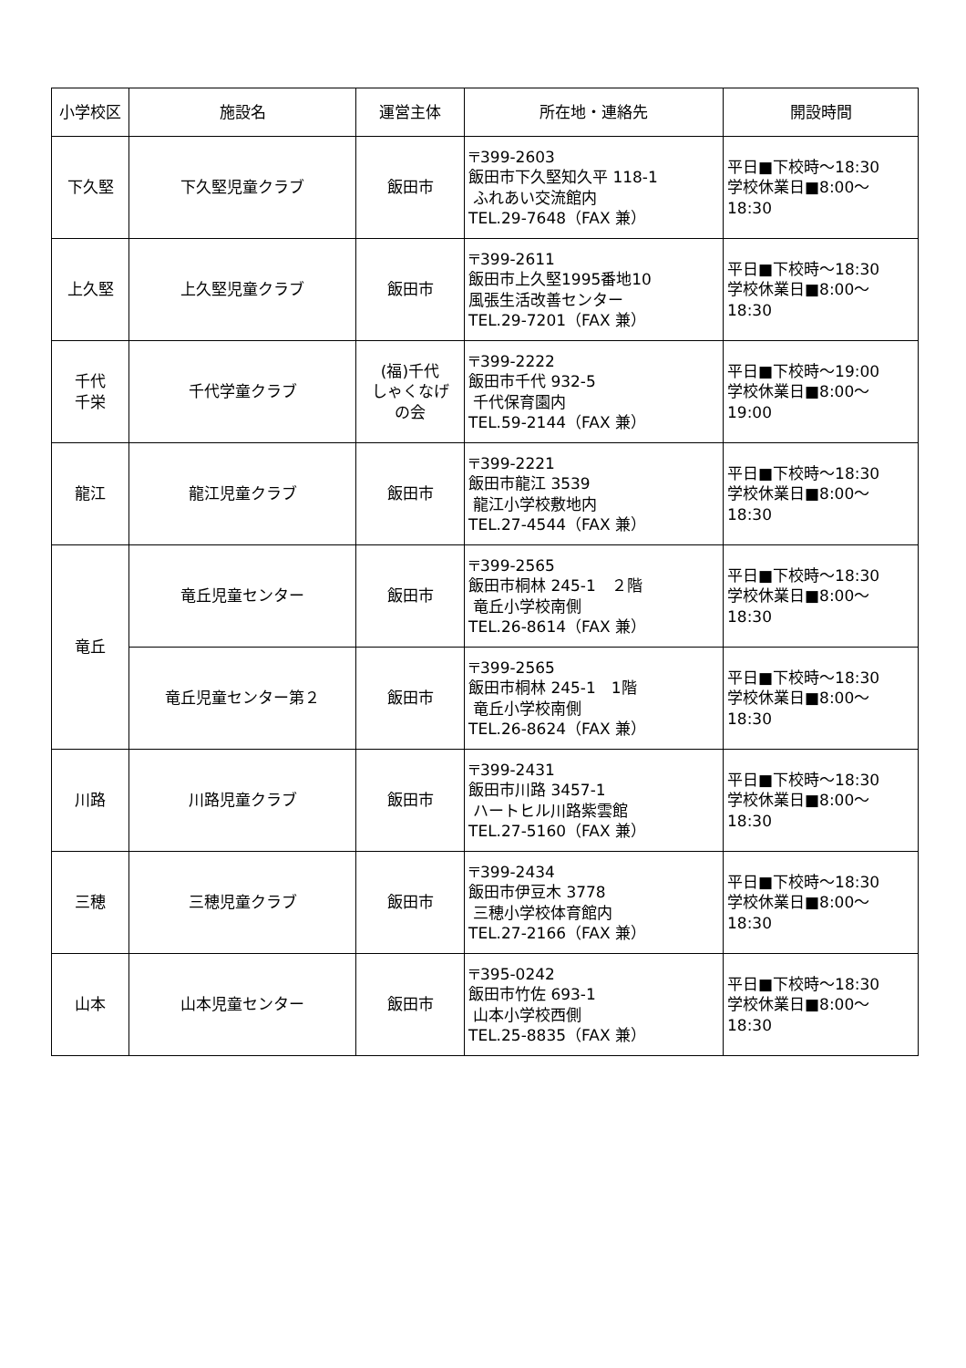| 小学校区 | 施設名 | 運営主体 | 所在地・連絡先 | 開設時間 |
| --- | --- | --- | --- | --- |
| 下久堅 | 下久堅児童クラブ | 飯田市 | 〒399-2603 飯田市下久堅知久平 118-1 ふれあい交流館内 TEL.29-7648（FAX 兼） | 平日■下校時～18:30 学校休業日■8:00～ 18:30 |
| 上久堅 | 上久堅児童クラブ | 飯田市 | 〒399-2611 飯田市上久堅1995番地10 風張生活改善センター TEL.29-7201（FAX 兼） | 平日■下校時～18:30 学校休業日■8:00～ 18:30 |
| 千代 千栄 | 千代学童クラブ | (福)千代 しゃくなげ の会 | 〒399-2222 飯田市千代 932-5 千代保育園内 TEL.59-2144（FAX 兼） | 平日■下校時～19:00 学校休業日■8:00～ 19:00 |
| 龍江 | 龍江児童クラブ | 飯田市 | 〒399-2221 飯田市龍江 3539 龍江小学校敷地内 TEL.27-4544（FAX 兼） | 平日■下校時～18:30 学校休業日■8:00～ 18:30 |
| 竜丘 | 竜丘児童センター | 飯田市 | 〒399-2565 飯田市桐林 245-1 ２階 竜丘小学校南側 TEL.26-8614（FAX 兼） | 平日■下校時～18:30 学校休業日■8:00～ 18:30 |
| | 竜丘児童センター第２ | 飯田市 | 〒399-2565 飯田市桐林 245-1 1階 竜丘小学校南側 TEL.26-8624（FAX 兼） | 平日■下校時～18:30 学校休業日■8:00～ 18:30 |
| 川路 | 川路児童クラブ | 飯田市 | 〒399-2431 飯田市川路 3457-1 ハートヒル川路紫雲館 TEL.27-5160（FAX 兼） | 平日■下校時～18:30 学校休業日■8:00～ 18:30 |
| 三穂 | 三穂児童クラブ | 飯田市 | 〒399-2434 飯田市伊豆木 3778 三穂小学校体育館内 TEL.27-2166（FAX 兼） | 平日■下校時～18:30 学校休業日■8:00～ 18:30 |
| 山本 | 山本児童センター | 飯田市 | 〒395-0242 飯田市竹佐 693-1 山本小学校西側 TEL.25-8835（FAX 兼） | 平日■下校時～18:30 学校休業日■8:00～ 18:30 |